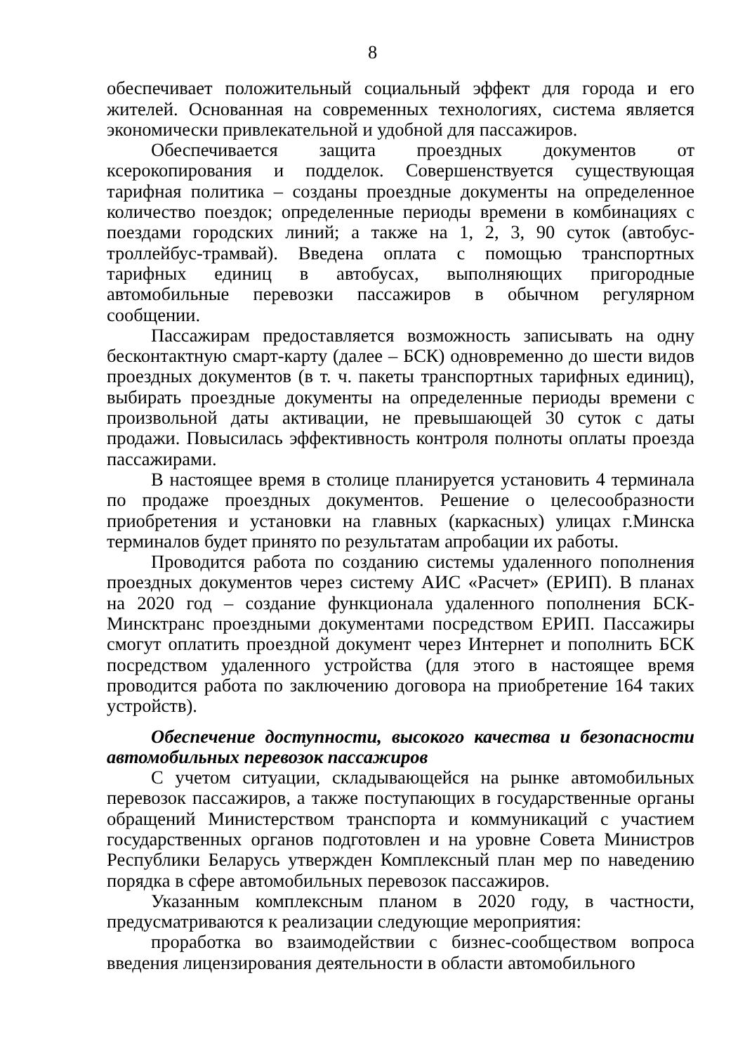8
обеспечивает положительный социальный эффект для города и его жителей. Основанная на современных технологиях, система является экономически привлекательной и удобной для пассажиров.
Обеспечивается защита проездных документов от ксерокопирования и подделок. Совершенствуется существующая тарифная политика – созданы проездные документы на определенное количество поездок; определенные периоды времени в комбинациях с поездами городских линий; а также на 1, 2, 3, 90 суток (автобус-троллейбус-трамвай). Введена оплата с помощью транспортных тарифных единиц в автобусах, выполняющих пригородные автомобильные перевозки пассажиров в обычном регулярном сообщении.
Пассажирам предоставляется возможность записывать на одну бесконтактную смарт-карту (далее – БСК) одновременно до шести видов проездных документов (в т. ч. пакеты транспортных тарифных единиц), выбирать проездные документы на определенные периоды времени с произвольной даты активации, не превышающей 30 суток с даты продажи. Повысилась эффективность контроля полноты оплаты проезда пассажирами.
В настоящее время в столице планируется установить 4 терминала по продаже проездных документов. Решение о целесообразности приобретения и установки на главных (каркасных) улицах г.Минска терминалов будет принято по результатам апробации их работы.
Проводится работа по созданию системы удаленного пополнения проездных документов через систему АИС «Расчет» (ЕРИП). В планах на 2020 год – создание функционала удаленного пополнения БСК-Минсктранс проездными документами посредством ЕРИП. Пассажиры смогут оплатить проездной документ через Интернет и пополнить БСК посредством удаленного устройства (для этого в настоящее время проводится работа по заключению договора на приобретение 164 таких устройств).
Обеспечение доступности, высокого качества и безопасности автомобильных перевозок пассажиров
С учетом ситуации, складывающейся на рынке автомобильных перевозок пассажиров, а также поступающих в государственные органы обращений Министерством транспорта и коммуникаций с участием государственных органов подготовлен и на уровне Совета Министров Республики Беларусь утвержден Комплексный план мер по наведению порядка в сфере автомобильных перевозок пассажиров.
Указанным комплексным планом в 2020 году, в частности, предусматриваются к реализации следующие мероприятия:
проработка во взаимодействии с бизнес-сообществом вопроса введения лицензирования деятельности в области автомобильного